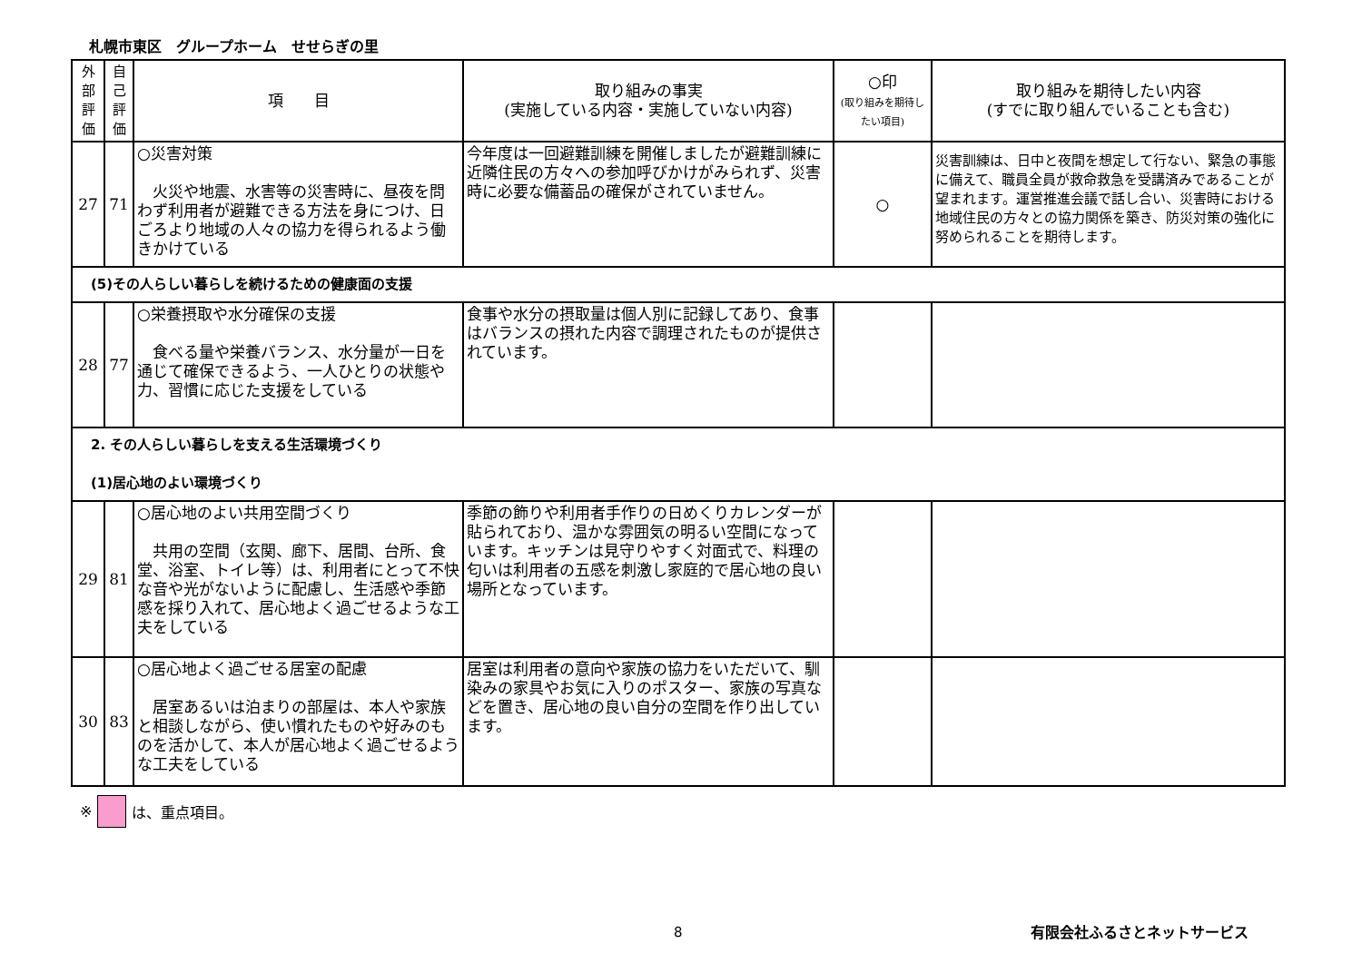札幌市東区　グループホーム　せせらぎの里
| 外部評価 | 自己評価 | 項 目 | 取り組みの事実 (実施している内容・実施していない内容) | ○印 (取り組みを期待したい項目) | 取り組みを期待したい内容 (すでに取り組んでいることも含む) |
| --- | --- | --- | --- | --- | --- |
| 27 | 71 | ○災害対策 火災や地震、水害等の災害時に、昼夜を問わず利用者が避難できる方法を身につけ、日ごろより地域の人々の協力を得られるよう働きかけている | 今年度は一回避難訓練を開催しましたが避難訓練に近隣住民の方々への参加呼びかけがみられず、災害時に必要な備蓄品の確保がされていません。 | ○ | 災害訓練は、日中と夜間を想定して行ない、緊急の事態に備えて、職員全員が救命救急を受講済みであることが望まれます。運営推進会議で話し合い、災害時における地域住民の方々との協力関係を築き、防災対策の強化に努められることを期待します。 |
| (5)その人らしい暮らしを続けるための健康面の支援 | | | | | |
| 28 | 77 | ○栄養摂取や水分確保の支援 食べる量や栄養バランス、水分量が一日を通じて確保できるよう、一人ひとりの状態や力、習慣に応じた支援をしている | 食事や水分の摂取量は個人別に記録してあり、食事はバランスの摂れた内容で調理されたものが提供されています。 | | |
| 2. その人らしい暮らしを支える生活環境づくり (1)居心地のよい環境づくり | | | | | |
| 29 | 81 | ○居心地のよい共用空間づくり 共用の空間（玄関、廊下、居間、台所、食堂、浴室、トイレ等）は、利用者にとって不快な音や光がないように配慮し、生活感や季節感を採り入れて、居心地よく過ごせるような工夫をしている | 季節の飾りや利用者手作りの日めくりカレンダーが貼られており、温かな雰囲気の明るい空間になっています。キッチンは見守りやすく対面式で、料理の匂いは利用者の五感を刺激し家庭的で居心地の良い場所となっています。 | | |
| 30 | 83 | ○居心地よく過ごせる居室の配慮 居室あるいは泊まりの部屋は、本人や家族と相談しながら、使い慣れたものや好みのものを活かして、本人が居心地よく過ごせるような工夫をしている | 居室は利用者の意向や家族の協力をいただいて、馴染みの家具やお気に入りのポスター、家族の写真などを置き、居心地の良い自分の空間を作り出しています。 | | |
※ は、重点項目。
8 有限会社ふるさとネットサービス